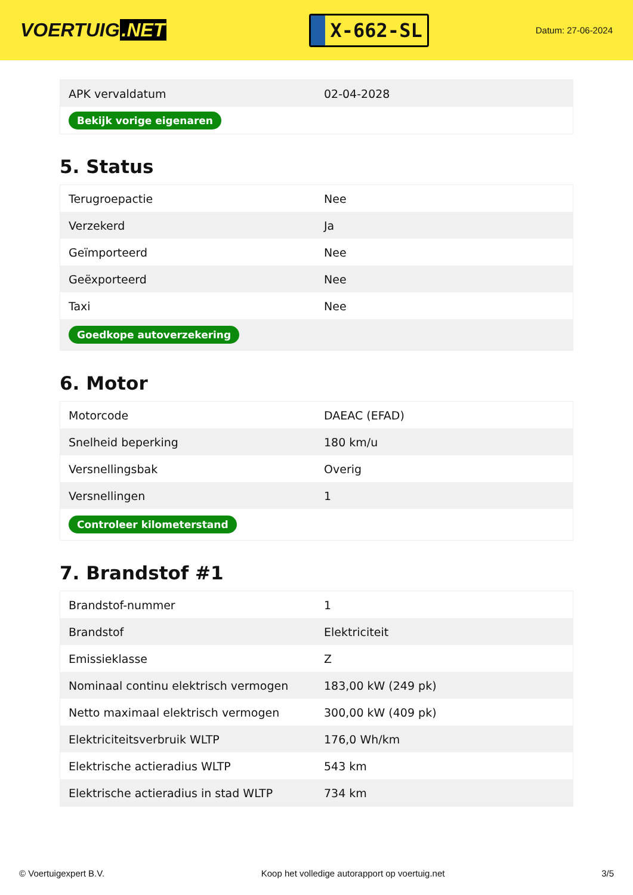VOERTUIG.NET
X-662-SL
Datum: 27-06-2024
| APK vervaldatum | 02-04-2028 |
| Bekijk vorige eigenaren | |
5. Status
| Terugroepactie | Nee |
| Verzekerd | Ja |
| Geïmporteerd | Nee |
| Geëxporteerd | Nee |
| Taxi | Nee |
| Goedkope autoverzekering | |
6. Motor
| Motorcode | DAEAC (EFAD) |
| Snelheid beperking | 180 km/u |
| Versnellingsbak | Overig |
| Versnellingen | 1 |
| Controleer kilometerstand | |
7. Brandstof #1
| Brandstof-nummer | 1 |
| Brandstof | Elektriciteit |
| Emissieklasse | Z |
| Nominaal continu elektrisch vermogen | 183,00 kW (249 pk) |
| Netto maximaal elektrisch vermogen | 300,00 kW (409 pk) |
| Elektriciteitsverbruik WLTP | 176,0 Wh/km |
| Elektrische actieradius WLTP | 543 km |
| Elektrische actieradius in stad WLTP | 734 km |
© Voertuigexpert B.V. Koop het volledige autorapport op voertuig.net 3/5